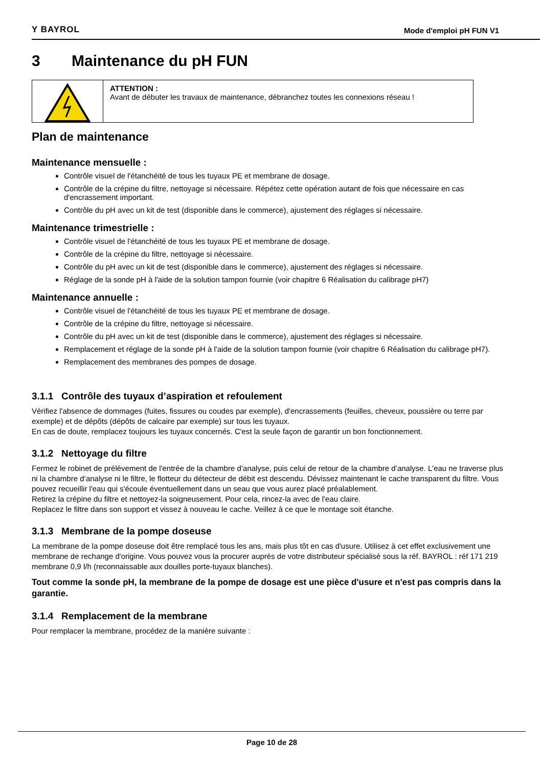Y BAYROL Mode d'emploi pH FUN V1
3 Maintenance du pH FUN
ATTENTION :
Avant de débuter les travaux de maintenance, débranchez toutes les connexions réseau !
Plan de maintenance
Maintenance mensuelle :
Contrôle visuel de l'étanchéité de tous les tuyaux PE et membrane de dosage.
Contrôle de la crépine du filtre, nettoyage si nécessaire. Répétez cette opération autant de fois que nécessaire en cas d'encrassement important.
Contrôle du pH avec un kit de test (disponible dans le commerce), ajustement des réglages si nécessaire.
Maintenance trimestrielle :
Contrôle visuel de l'étanchéité de tous les tuyaux PE et membrane de dosage.
Contrôle de la crépine du filtre, nettoyage si nécessaire.
Contrôle du pH avec un kit de test (disponible dans le commerce), ajustement des réglages si nécessaire.
Réglage de la sonde pH à l'aide de la solution tampon fournie (voir chapitre 6 Réalisation du calibrage pH7)
Maintenance annuelle :
Contrôle visuel de l'étanchéité de tous les tuyaux PE et membrane de dosage.
Contrôle de la crépine du filtre, nettoyage si nécessaire.
Contrôle du pH avec un kit de test (disponible dans le commerce), ajustement des réglages si nécessaire.
Remplacement et réglage de la sonde pH à l'aide de la solution tampon fournie (voir chapitre 6 Réalisation du calibrage pH7).
Remplacement des membranes des pompes de dosage.
3.1.1 Contrôle des tuyaux d’aspiration et refoulement
Vérifiez l'absence de dommages (fuites, fissures ou coudes par exemple), d'encrassements (feuilles, cheveux, poussière ou terre par exemple) et de dépôts (dépôts de calcaire par exemple) sur tous les tuyaux.
En cas de doute, remplacez toujours les tuyaux concernés. C'est la seule façon de garantir un bon fonctionnement.
3.1.2 Nettoyage du filtre
Fermez le robinet de prélèvement de l'entrée de la chambre d’analyse, puis celui de retour de la chambre d’analyse. L'eau ne traverse plus ni la chambre d’analyse ni le filtre, le flotteur du détecteur de débit est descendu. Dévissez maintenant le cache transparent du filtre. Vous pouvez recueillir l'eau qui s'écoule éventuellement dans un seau que vous aurez placé préalablement.
Retirez la crépine du filtre et nettoyez-la soigneusement. Pour cela, rincez-la avec de l'eau claire.
Replacez le filtre dans son support et vissez à nouveau le cache. Veillez à ce que le montage soit étanche.
3.1.3 Membrane de la pompe doseuse
La membrane de la pompe doseuse doit être remplacé tous les ans, mais plus tôt en cas d'usure. Utilisez à cet effet exclusivement une membrane de rechange d'origine. Vous pouvez vous la procurer auprès de votre distributeur spécialisé sous la réf. BAYROL : réf 171 219 membrane 0,9 l/h (reconnaissable aux douilles porte-tuyaux blanches).
Tout comme la sonde pH, la membrane de la pompe de dosage est une pièce d'usure et n'est pas compris dans la garantie.
3.1.4 Remplacement de la membrane
Pour remplacer la membrane, procédez de la manière suivante :
Page 10 de 28